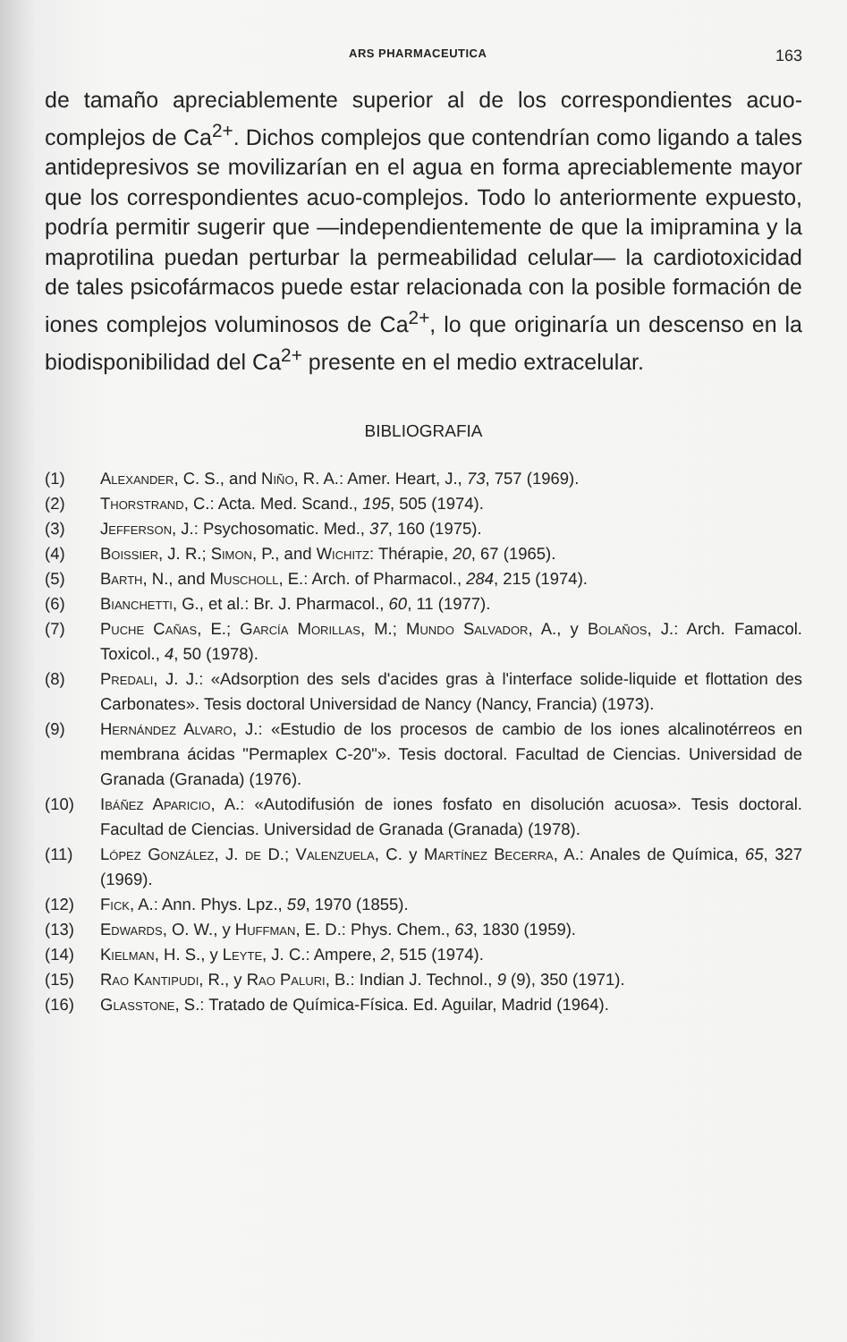ARS PHARMACEUTICA 163
de tamaño apreciablemente superior al de los correspondientes acuo-complejos de Ca<sup>2+</sup>. Dichos complejos que contendrían como ligando a tales antidepresivos se movilizarían en el agua en forma apreciablemente mayor que los correspondientes acuo-complejos. Todo lo anteriormente expuesto, podría permitir sugerir que —independientemente de que la imipramina y la maprotilina puedan perturbar la permeabilidad celular— la cardiotoxicidad de tales psicofármacos puede estar relacionada con la posible formación de iones complejos voluminosos de Ca<sup>2+</sup>, lo que originaría un descenso en la biodisponibilidad del Ca<sup>2+</sup> presente en el medio extracelular.
BIBLIOGRAFIA
(1) Alexander, C. S., and Niño, R. A.: Amer. Heart, J., 73, 757 (1969).
(2) Thorstrand, C.: Acta. Med. Scand., 195, 505 (1974).
(3) Jefferson, J.: Psychosomatic. Med., 37, 160 (1975).
(4) Boissier, J. R.; Simon, P., and Wichitz: Thérapie, 20, 67 (1965).
(5) Barth, N., and Muscholl, E.: Arch. of Pharmacol., 284, 215 (1974).
(6) Bianchetti, G., et al.: Br. J. Pharmacol., 60, 11 (1977).
(7) Puche Cañas, E.; García Morillas, M.; Mundo Salvador, A., y Bolaños, J.: Arch. Famacol. Toxicol., 4, 50 (1978).
(8) Predali, J. J.: «Adsorption des sels d'acides gras à l'interface solide-liquide et flottation des Carbonates». Tesis doctoral Universidad de Nancy (Nancy, Francia) (1973).
(9) Hernández Alvaro, J.: «Estudio de los procesos de cambio de los iones alcalinotérreos en membrana ácidas "Permaplex C-20"». Tesis doctoral. Facultad de Ciencias. Universidad de Granada (Granada) (1976).
(10) Ibáñez Aparicio, A.: «Autodifusión de iones fosfato en disolución acuosa». Tesis doctoral. Facultad de Ciencias. Universidad de Granada (Granada) (1978).
(11) López González, J. de D.; Valenzuela, C. y Martínez Becerra, A.: Anales de Química, 65, 327 (1969).
(12) Fick, A.: Ann. Phys. Lpz., 59, 1970 (1855).
(13) Edwards, O. W., y Huffman, E. D.: Phys. Chem., 63, 1830 (1959).
(14) Kielman, H. S., y Leyte, J. C.: Ampere, 2, 515 (1974).
(15) Rao Kantipudi, R., y Rao Paluri, B.: Indian J. Technol., 9 (9), 350 (1971).
(16) Glasstone, S.: Tratado de Química-Física. Ed. Aguilar, Madrid (1964).